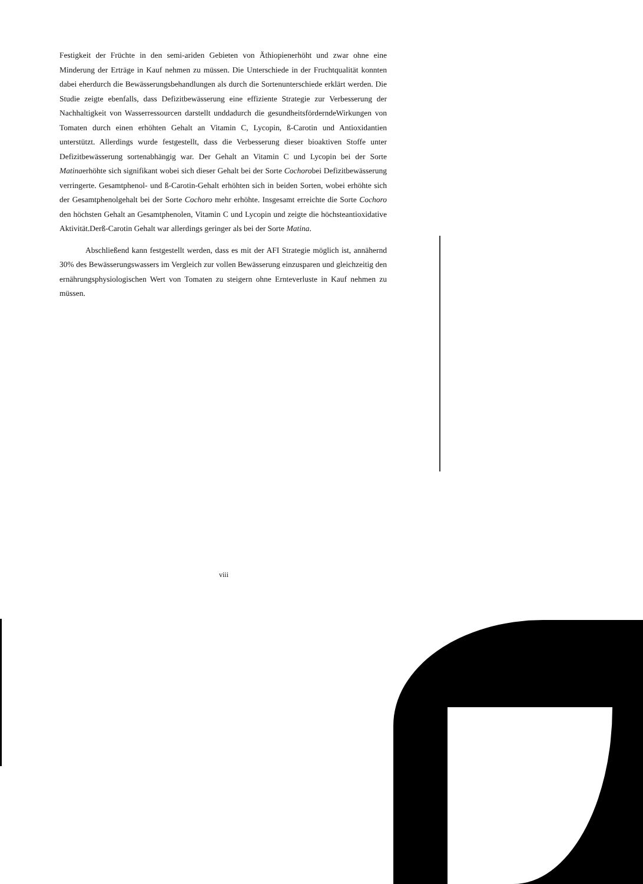Festigkeit der Früchte in den semi-ariden Gebieten von Äthiopienerhöht und zwar ohne eine Minderung der Erträge in Kauf nehmen zu müssen. Die Unterschiede in der Fruchtqualität konnten dabei eherdurch die Bewässerungsbehandlungen als durch die Sortenunterschiede erklärt werden. Die Studie zeigte ebenfalls, dass Defizitbewässerung eine effiziente Strategie zur Verbesserung der Nachhaltigkeit von Wasserressourcen darstellt unddadurch die gesundheitsförderndeWirkungen von Tomaten durch einen erhöhten Gehalt an Vitamin C, Lycopin, ß-Carotin und Antioxidantien unterstützt. Allerdings wurde festgestellt, dass die Verbesserung dieser bioaktiven Stoffe unter Defizitbewässerung sortenabhängig war. Der Gehalt an Vitamin C und Lycopin bei der Sorte Matinaerhöhte sich signifikant wobei sich dieser Gehalt bei der Sorte Cochorobei Defizitbewässerung verringerte. Gesamtphenol- und ß-Carotin-Gehalt erhöhten sich in beiden Sorten, wobei erhöhte sich der Gesamtphenolgehalt bei der Sorte Cochoro mehr erhöhte. Insgesamt erreichte die Sorte Cochoro den höchsten Gehalt an Gesamtphenolen, Vitamin C und Lycopin und zeigte die höchsteantioxidative Aktivität.Derß-Carotin Gehalt war allerdings geringer als bei der Sorte Matina.
Abschließend kann festgestellt werden, dass es mit der AFI Strategie möglich ist, annähernd 30% des Bewässerungswassers im Vergleich zur vollen Bewässerung einzusparen und gleichzeitig den ernährungsphysiologischen Wert von Tomaten zu steigern ohne Ernteverluste in Kauf nehmen zu müssen.
viii